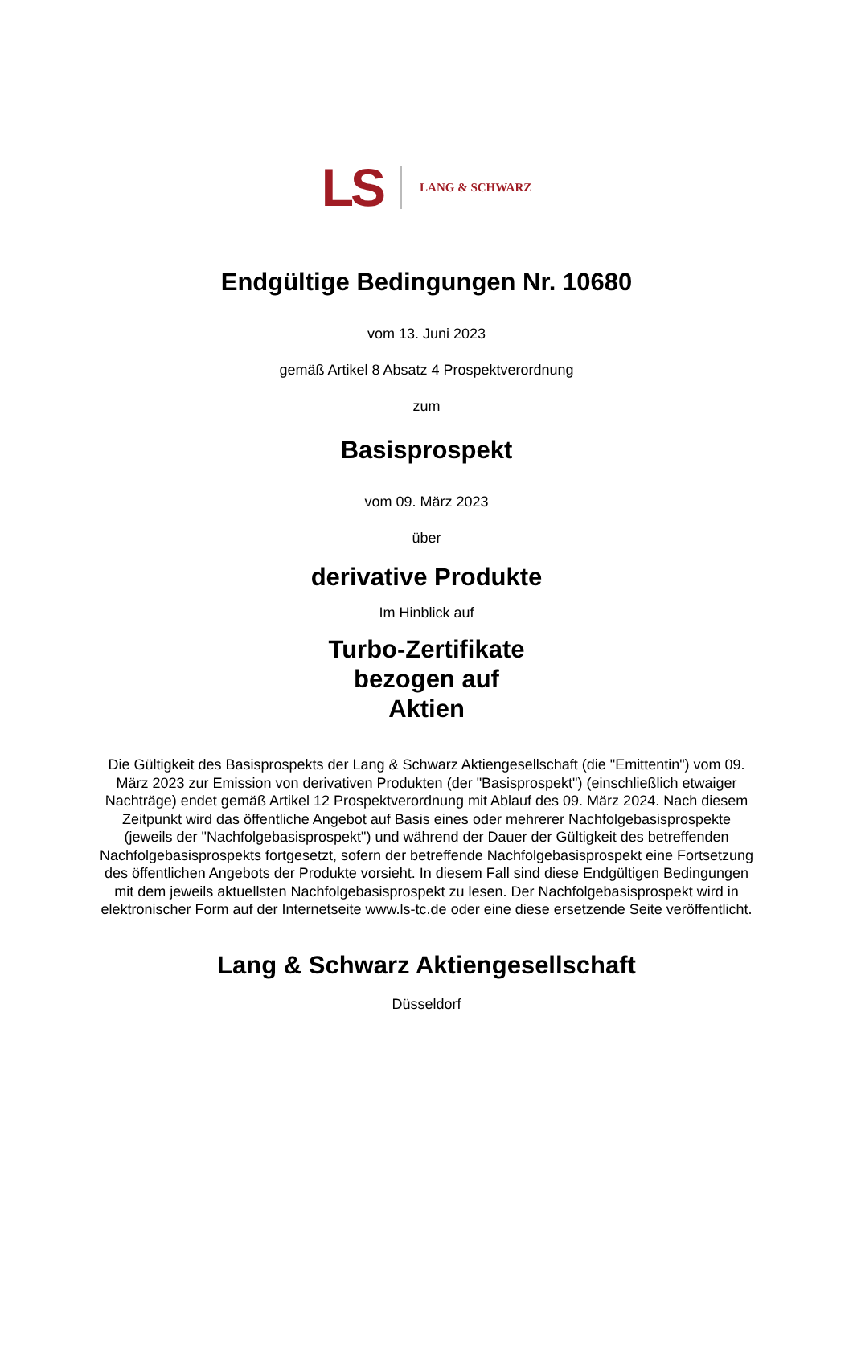LS LANG & SCHWARZ
Endgültige Bedingungen Nr. 10680
vom 13. Juni 2023
gemäß Artikel 8 Absatz 4 Prospektverordnung
zum
Basisprospekt
vom 09. März 2023
über
derivative Produkte
Im Hinblick auf
Turbo-Zertifikate
bezogen auf
Aktien
Die Gültigkeit des Basisprospekts der Lang & Schwarz Aktiengesellschaft (die "Emittentin") vom 09. März 2023 zur Emission von derivativen Produkten (der "Basisprospekt") (einschließlich etwaiger Nachträge) endet gemäß Artikel 12 Prospektverordnung mit Ablauf des 09. März 2024. Nach diesem Zeitpunkt wird das öffentliche Angebot auf Basis eines oder mehrerer Nachfolgebasisprospekte (jeweils der "Nachfolgebasisprospekt") und während der Dauer der Gültigkeit des betreffenden Nachfolgebasisprospekts fortgesetzt, sofern der betreffende Nachfolgebasisprospekt eine Fortsetzung des öffentlichen Angebots der Produkte vorsieht. In diesem Fall sind diese Endgültigen Bedingungen mit dem jeweils aktuellsten Nachfolgebasisprospekt zu lesen. Der Nachfolgebasisprospekt wird in elektronischer Form auf der Internetseite www.ls-tc.de oder eine diese ersetzende Seite veröffentlicht.
Lang & Schwarz Aktiengesellschaft
Düsseldorf